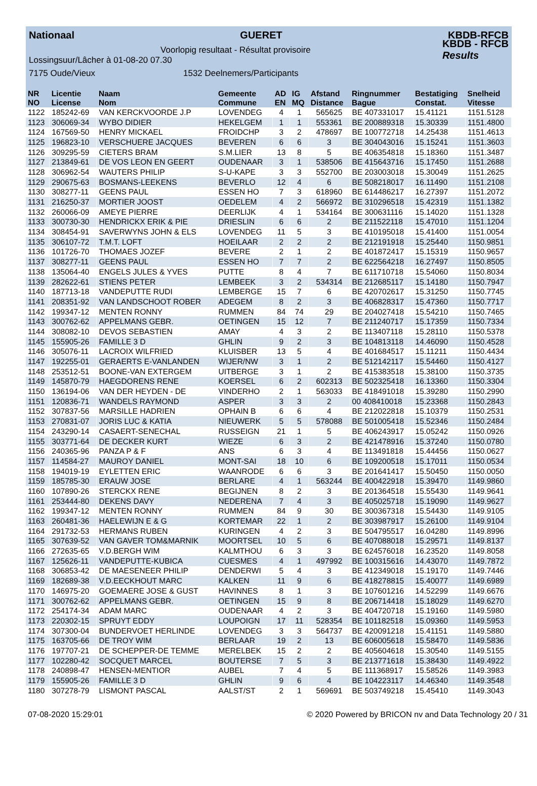Nationaal GUERET KBDB-RFCB
KBDB - RFCB
Results
Voorlopig resultaat - Résultat provisoire
Lossingsuur/Lâcher à 01-08-20 07.30
7175 Oude/Vieux 1532 Deelnemers/Participants
| NR NO | Licentie License | Naam Nom | Gemeente Commune | AD EN | IG MQ | Afstand Distance | Ringnummer Bague | Bestatiging Constat. | Snelheid Vitesse |
| --- | --- | --- | --- | --- | --- | --- | --- | --- | --- |
| 1122 | 185242-69 | VAN KERCKVOORDE J.P | LOVENDEG | 4 | 1 | 565625 | BE 407331017 | 15.41121 | 1151.5128 |
| 1123 | 306069-34 | WYBO DIDIER | HEKELGEM | 1 | 1 | 553361 | BE 200889318 | 15.30339 | 1151.4800 |
| 1124 | 167569-50 | HENRY MICKAEL | FROIDCHP | 3 | 2 | 478697 | BE 100772718 | 14.25438 | 1151.4613 |
| 1125 | 196823-10 | VERSCHUERE JACQUES | BEVEREN | 6 | 6 | 3 | BE 304043016 | 15.15241 | 1151.3603 |
| 1126 | 309295-59 | CIETERS BRAM | S.M.LIER | 13 | 8 | 5 | BE 406354818 | 15.18360 | 1151.3487 |
| 1127 | 213849-61 | DE VOS LEON EN GEERT | OUDENAAR | 3 | 1 | 538506 | BE 415643716 | 15.17450 | 1151.2688 |
| 1128 | 306962-54 | WAUTERS PHILIP | S-U-KAPE | 3 | 3 | 552700 | BE 203003018 | 15.30049 | 1151.2625 |
| 1129 | 290675-63 | BOSMANS-LEEKENS | BEVERLO | 12 | 4 | 6 | BE 508218017 | 16.11490 | 1151.2108 |
| 1130 | 308277-11 | GEENS PAUL | ESSEN HO | 7 | 3 | 618960 | BE 614486217 | 16.27397 | 1151.2072 |
| 1131 | 216250-37 | MORTIER JOOST | OEDELEM | 4 | 2 | 566972 | BE 310296518 | 15.42319 | 1151.1382 |
| 1132 | 260066-09 | AMEYE PIERRE | DEERLIJK | 4 | 1 | 534164 | BE 300631116 | 15.14020 | 1151.1328 |
| 1133 | 300730-30 | HENDRICKX ERIK & PIE | DRIESLIN | 6 | 6 | 2 | BE 211522118 | 15.47010 | 1151.1204 |
| 1134 | 308454-91 | SAVERWYNS JOHN & ELS | LOVENDEG | 11 | 5 | 3 | BE 410195018 | 15.41400 | 1151.0054 |
| 1135 | 306107-72 | T.M.T. LOFT | HOEILAAR | 2 | 2 | 2 | BE 212191918 | 15.25440 | 1150.9851 |
| 1136 | 101726-70 | THOMAES JOZEF | BEVERE | 2 | 1 | 2 | BE 401872417 | 15.15319 | 1150.9657 |
| 1137 | 308277-11 | GEENS PAUL | ESSEN HO | 7 | 7 | 2 | BE 622564218 | 16.27497 | 1150.8505 |
| 1138 | 135064-40 | ENGELS JULES & YVES | PUTTE | 8 | 4 | 7 | BE 611710718 | 15.54060 | 1150.8034 |
| 1139 | 282622-61 | STIENS PETER | LEMBEEK | 3 | 2 | 534314 | BE 212685117 | 15.14180 | 1150.7947 |
| 1140 | 187713-18 | VANDEPUTTE RUDI | LEMBERGE | 15 | 7 | 6 | BE 420702617 | 15.31250 | 1150.7745 |
| 1141 | 208351-92 | VAN LANDSCHOOT ROBER | ADEGEM | 8 | 2 | 3 | BE 406828317 | 15.47360 | 1150.7717 |
| 1142 | 199347-12 | MENTEN RONNY | RUMMEN | 84 | 74 | 29 | BE 204027418 | 15.54210 | 1150.7465 |
| 1143 | 300762-62 | APPELMANS GEBR. | OETINGEN | 15 | 12 | 7 | BE 211240717 | 15.17359 | 1150.7334 |
| 1144 | 308082-10 | DEVOS SEBASTIEN | AMAY | 4 | 3 | 2 | BE 113407118 | 15.28110 | 1150.5378 |
| 1145 | 155905-26 | FAMILLE 3 D | GHLIN | 9 | 2 | 3 | BE 104813118 | 14.46090 | 1150.4528 |
| 1146 | 305076-11 | LACROIX WILFRIED | KLUISBER | 13 | 5 | 4 | BE 401684517 | 15.11211 | 1150.4434 |
| 1147 | 192255-01 | GERAERTS E-VANLANDEN | WIJER/NW | 3 | 1 | 2 | BE 512142117 | 15.54460 | 1150.4127 |
| 1148 | 253512-51 | BOONE-VAN EXTERGEM | UITBERGE | 3 | 1 | 2 | BE 415383518 | 15.38100 | 1150.3735 |
| 1149 | 145870-79 | HAEGDORENS RENE | KOERSEL | 6 | 2 | 602313 | BE 502325418 | 16.13360 | 1150.3304 |
| 1150 | 136194-06 | VAN DER HEYDEN - DE | VINDERHO | 2 | 1 | 563033 | BE 418491018 | 15.39280 | 1150.2990 |
| 1151 | 120836-71 | WANDELS RAYMOND | ASPER | 3 | 3 | 2 | 00 408410018 | 15.23368 | 1150.2843 |
| 1152 | 307837-56 | MARSILLE HADRIEN | OPHAIN B | 6 | 6 | 4 | BE 212022818 | 15.10379 | 1150.2531 |
| 1153 | 270831-07 | JORIS LUC & KATIA | NIEUWERK | 5 | 5 | 578088 | BE 501005418 | 15.52346 | 1150.2484 |
| 1154 | 243290-14 | CASAERT-SENECHAL | RUSSEIGN | 21 | 1 | 5 | BE 406243917 | 15.05242 | 1150.0926 |
| 1155 | 303771-64 | DE DECKER KURT | WIEZE | 6 | 3 | 2 | BE 421478916 | 15.37240 | 1150.0780 |
| 1156 | 240365-96 | PANZA P & F | ANS | 6 | 3 | 4 | BE 113491818 | 15.44456 | 1150.0627 |
| 1157 | 114584-27 | MAUROY DANIEL | MONT-SAI | 18 | 10 | 6 | BE 109200518 | 15.17011 | 1150.0534 |
| 1158 | 194019-19 | EYLETTEN ERIC | WAANRODE | 6 | 6 | 3 | BE 201641417 | 15.50450 | 1150.0050 |
| 1159 | 185785-30 | ERAUW JOSE | BERLARE | 4 | 1 | 563244 | BE 400422918 | 15.39470 | 1149.9860 |
| 1160 | 107890-26 | STERCKX RENE | BEGIJNEN | 8 | 2 | 3 | BE 201364518 | 15.55430 | 1149.9641 |
| 1161 | 253444-80 | DEKENS DAVY | NEDERENA | 7 | 4 | 3 | BE 405025718 | 15.19090 | 1149.9627 |
| 1162 | 199347-12 | MENTEN RONNY | RUMMEN | 84 | 9 | 30 | BE 300367318 | 15.54430 | 1149.9105 |
| 1163 | 260481-36 | HAELEWIJN E & G | KORTEMAR | 22 | 1 | 2 | BE 303987917 | 15.26100 | 1149.9104 |
| 1164 | 291732-53 | HERMANS RUBEN | KURINGEN | 4 | 2 | 3 | BE 504795517 | 16.04280 | 1149.8996 |
| 1165 | 307639-52 | VAN GAVER TOM&MARNIK | MOORTSEL | 10 | 5 | 6 | BE 407088018 | 15.29571 | 1149.8137 |
| 1166 | 272635-65 | V.D.BERGH WIM | KALMTHOU | 6 | 3 | 3 | BE 624576018 | 16.23520 | 1149.8058 |
| 1167 | 125626-11 | VANDEPUTTE-KUBICA | CUESMES | 4 | 1 | 497992 | BE 100315616 | 14.43070 | 1149.7872 |
| 1168 | 306853-42 | DE MAESENEER PHILIP | DENDERWI | 5 | 4 | 3 | BE 412349018 | 15.19170 | 1149.7446 |
| 1169 | 182689-38 | V.D.EECKHOUT MARC | KALKEN | 11 | 9 | 6 | BE 418278815 | 15.40077 | 1149.6989 |
| 1170 | 146975-20 | GOEMAERE JOSE & GUST | HAVINNES | 8 | 1 | 3 | BE 107601216 | 14.52299 | 1149.6676 |
| 1171 | 300762-62 | APPELMANS GEBR. | OETINGEN | 15 | 9 | 8 | BE 206714418 | 15.18029 | 1149.6270 |
| 1172 | 254174-34 | ADAM MARC | OUDENAAR | 4 | 2 | 3 | BE 404720718 | 15.19160 | 1149.5980 |
| 1173 | 220302-15 | SPRUYT EDDY | LOUPOIGN | 17 | 11 | 528354 | BE 101182518 | 15.09360 | 1149.5953 |
| 1174 | 307300-04 | BUNDERVOET HERLINDE | LOVENDEG | 3 | 3 | 564737 | BE 420091218 | 15.41151 | 1149.5880 |
| 1175 | 163705-66 | DE TROY WIM | BERLAAR | 19 | 2 | 13 | BE 606005618 | 15.58470 | 1149.5836 |
| 1176 | 197707-21 | DE SCHEPPER-DE TEMME | MERELBEK | 15 | 2 | 2 | BE 405604618 | 15.30540 | 1149.5155 |
| 1177 | 102280-42 | SOCQUET MARCEL | BOUTERSE | 7 | 5 | 3 | BE 213771618 | 15.38430 | 1149.4922 |
| 1178 | 240898-47 | HENSEN-MENTIOR | AUBEL | 7 | 4 | 5 | BE 111368917 | 15.58526 | 1149.3983 |
| 1179 | 155905-26 | FAMILLE 3 D | GHLIN | 9 | 6 | 4 | BE 104223117 | 14.46340 | 1149.3548 |
| 1180 | 307278-79 | LISMONT PASCAL | AALST/ST | 2 | 1 | 569691 | BE 503749218 | 15.45410 | 1149.3043 |
07-08-2020 15:29:01 © 2020 Powered by BRICON nv and Data Technology 20 / 31